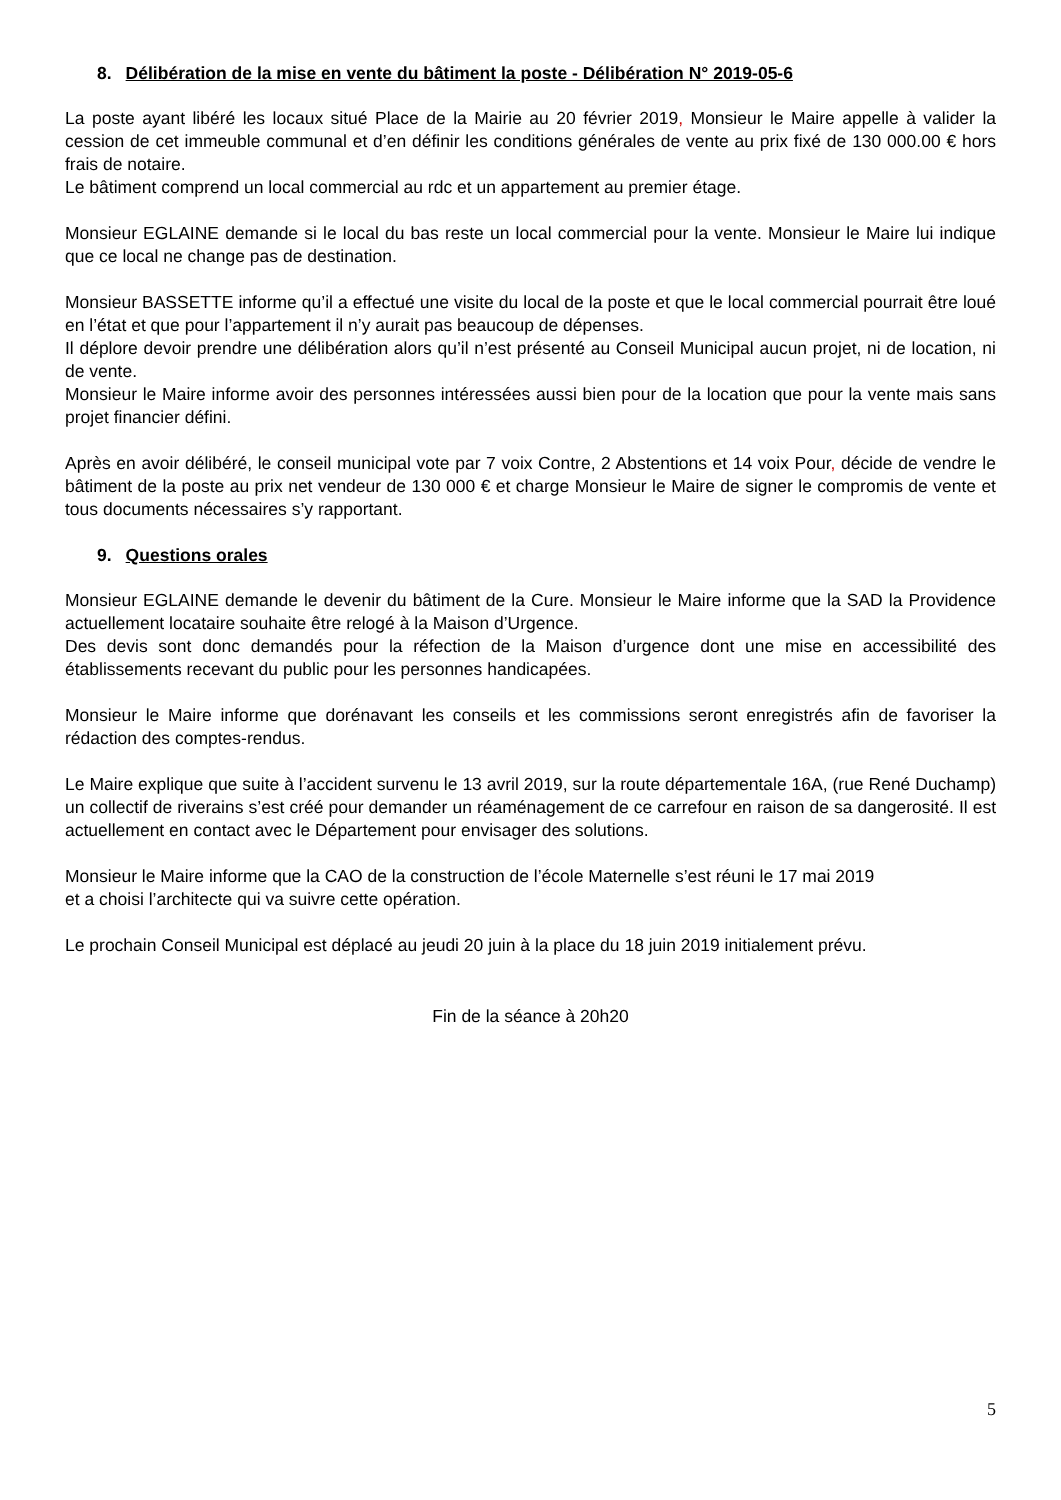8. Délibération de la mise en vente du bâtiment la poste - Délibération N° 2019-05-6
La poste ayant libéré les locaux situé Place de la Mairie au 20 février 2019, Monsieur le Maire appelle à valider la cession de cet immeuble communal et d’en définir les conditions générales de vente au prix fixé de 130 000.00 € hors frais de notaire.
Le bâtiment comprend un local commercial au rdc et un appartement au premier étage.
Monsieur EGLAINE demande si le local du bas reste un local commercial pour la vente. Monsieur le Maire lui indique que ce local ne change pas de destination.
Monsieur BASSETTE informe qu’il a effectué une visite du local de la poste et que le local commercial pourrait être loué en l’état et que pour l’appartement il n’y aurait pas beaucoup de dépenses.
Il déplore devoir prendre une délibération alors qu’il n’est présenté au Conseil Municipal aucun projet, ni de location, ni de vente.
Monsieur le Maire informe avoir des personnes intéressées aussi bien pour de la location que pour la vente mais sans projet financier défini.
Après en avoir délibéré, le conseil municipal vote par 7 voix Contre, 2 Abstentions et 14 voix Pour, décide de vendre le bâtiment de la poste au prix net vendeur de 130 000 € et charge Monsieur le Maire de signer le compromis de vente et tous documents nécessaires s’y rapportant.
9. Questions orales
Monsieur EGLAINE demande le devenir du bâtiment de la Cure. Monsieur le Maire informe que la SAD la Providence actuellement locataire souhaite être relogé à la Maison d’Urgence.
Des devis sont donc demandés pour la réfection de la Maison d’urgence dont une mise en accessibilité des établissements recevant du public pour les personnes handicapées.
Monsieur le Maire informe que dorénavant les conseils et les commissions seront enregistrés afin de favoriser la rédaction des comptes-rendus.
Le Maire explique que suite à l’accident survenu le 13 avril 2019, sur la route départementale 16A, (rue René Duchamp) un collectif de riverains s’est créé pour demander un réaménagement de ce carrefour en raison de sa dangerosité. Il est actuellement en contact avec le Département pour envisager des solutions.
Monsieur le Maire informe que la CAO de la construction de l’école Maternelle s’est réuni le 17 mai 2019
et a choisi l’architecte qui va suivre cette opération.
Le prochain Conseil Municipal est déplacé au jeudi 20 juin à la place du 18 juin 2019 initialement prévu.
Fin de la séance à 20h20
5